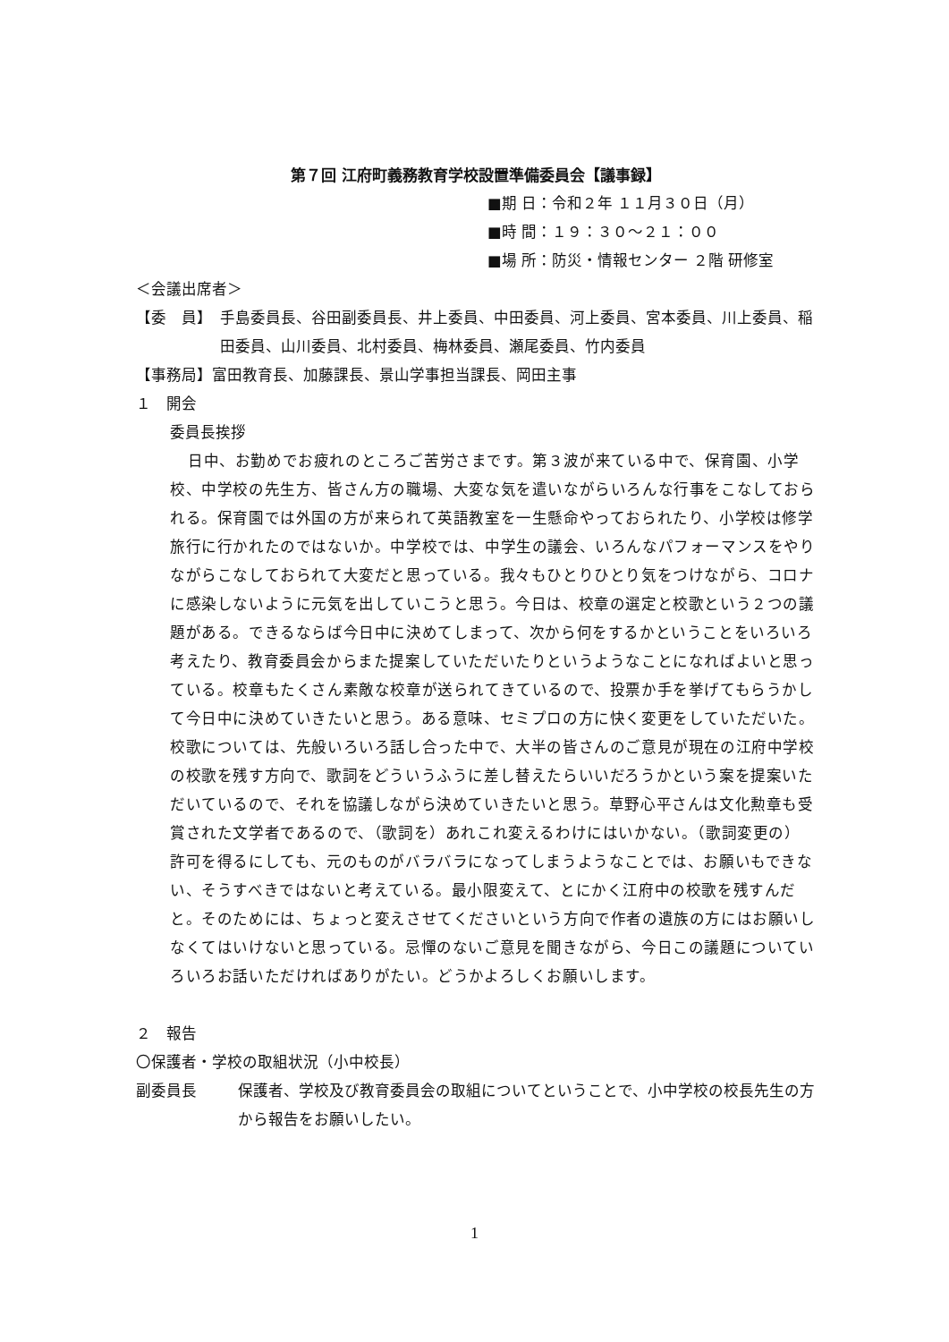第７回 江府町義務教育学校設置準備委員会【議事録】
■期 日：令和２年 １１月３０日（月）
■時 間：１９：３０～２１：００
■場 所：防災・情報センター ２階 研修室
＜会議出席者＞
【委　員】 手島委員長、谷田副委員長、井上委員、中田委員、河上委員、宮本委員、川上委員、稲田委員、山川委員、北村委員、梅林委員、瀬尾委員、竹内委員
【事務局】富田教育長、加藤課長、景山学事担当課長、岡田主事
１　開会
委員長挨拶
日中、お勤めでお疲れのところご苦労さまです。第３波が来ている中で、保育園、小学校、中学校の先生方、皆さん方の職場、大変な気を遣いながらいろんな行事をこなしておられる。保育園では外国の方が来られて英語教室を一生懸命やっておられたり、小学校は修学旅行に行かれたのではないか。中学校では、中学生の議会、いろんなパフォーマンスをやりながらこなしておられて大変だと思っている。我々もひとりひとり気をつけながら、コロナに感染しないように元気を出していこうと思う。今日は、校章の選定と校歌という２つの議題がある。できるならば今日中に決めてしまって、次から何をするかということをいろいろ考えたり、教育委員会からまた提案していただいたりというようなことになればよいと思っている。校章もたくさん素敵な校章が送られてきているので、投票か手を挙げてもらうかして今日中に決めていきたいと思う。ある意味、セミプロの方に快く変更をしていただいた。校歌については、先般いろいろ話し合った中で、大半の皆さんのご意見が現在の江府中学校の校歌を残す方向で、歌詞をどういうふうに差し替えたらいいだろうかという案を提案いただいているので、それを協議しながら決めていきたいと思う。草野心平さんは文化勲章も受賞された文学者であるので、（歌詞を）あれこれ変えるわけにはいかない。（歌詞変更の）許可を得るにしても、元のものがバラバラになってしまうようなことでは、お願いもできない、そうすべきではないと考えている。最小限変えて、とにかく江府中の校歌を残すんだと。そのためには、ちょっと変えさせてくださいという方向で作者の遺族の方にはお願いしなくてはいけないと思っている。忌憚のないご意見を聞きながら、今日この議題についていろいろお話いただければありがたい。どうかよろしくお願いします。
２　報告
〇保護者・学校の取組状況（小中校長）
副委員長 保護者、学校及び教育委員会の取組についてということで、小中学校の校長先生の方から報告をお願いしたい。
1